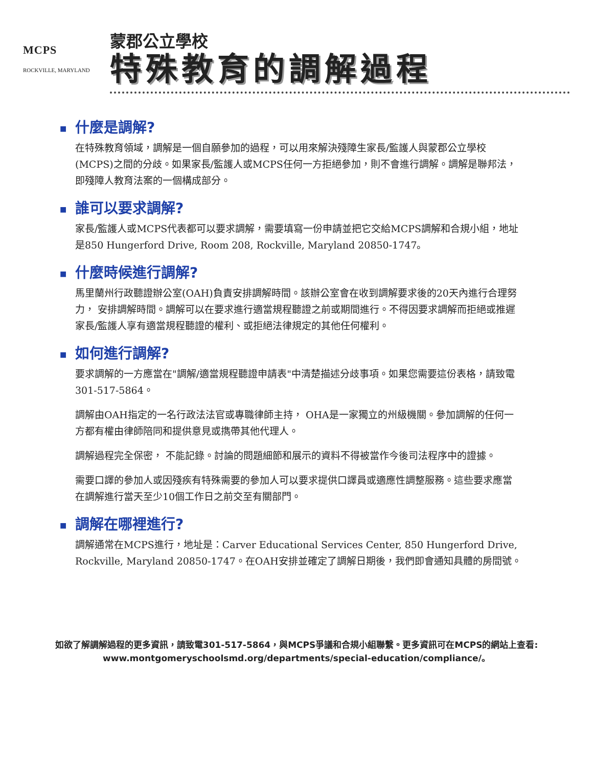MCPS
ROCKVILLE, MARYLAND
蒙郡公立學校
特殊教育的調解過程
■ 什麼是調解?
在特殊教育領域，調解是一個自願參加的過程，可以用來解決殘障生家長/監護人與蒙郡公立學校(MCPS)之間的分歧。如果家長/監護人或MCPS任何一方拒絕參加，則不會進行調解。調解是聯邦法，即殘障人教育法案的一個構成部分。
■ 誰可以要求調解?
家長/監護人或MCPS代表都可以要求調解，需要填寫一份申請並把它交給MCPS調解和合規小組，地址是850 Hungerford Drive, Room 208, Rockville, Maryland 20850-1747。
■ 什麼時候進行調解?
馬里蘭州行政聽證辦公室(OAH)負責安排調解時間。該辦公室會在收到調解要求後的20天內進行合理努力， 安排調解時間。調解可以在要求進行適當規程聽證之前或期間進行。不得因要求調解而拒絕或推遲家長/監護人享有適當規程聽證的權利、或拒絕法律規定的其他任何權利。
■ 如何進行調解?
要求調解的一方應當在"調解/適當規程聽證申請表"中清楚描述分歧事項。如果您需要這份表格，請致電301-517-5864。
調解由OAH指定的一名行政法法官或專職律師主持， OHA是一家獨立的州級機關。參加調解的任何一方都有權由律師陪同和提供意見或擕帶其他代理人。
調解過程完全保密， 不能記錄。討論的問題細節和展示的資料不得被當作今後司法程序中的證據。
需要口譯的參加人或因殘疾有特殊需要的參加人可以要求提供口譯員或適應性調整服務。這些要求應當在調解進行當天至少10個工作日之前交至有關部門。
■ 調解在哪裡進行?
調解通常在MCPS進行，地址是：Carver Educational Services Center, 850 Hungerford Drive, Rockville, Maryland 20850-1747。在OAH安排並確定了調解日期後，我們即會通知具體的房間號。
如欲了解調解過程的更多資訊，請致電301-517-5864，與MCPS爭議和合規小組聯繫。更多資訊可在MCPS的網站上查看: www.montgomeryschoolsmd.org/departments/special-education/compliance/。